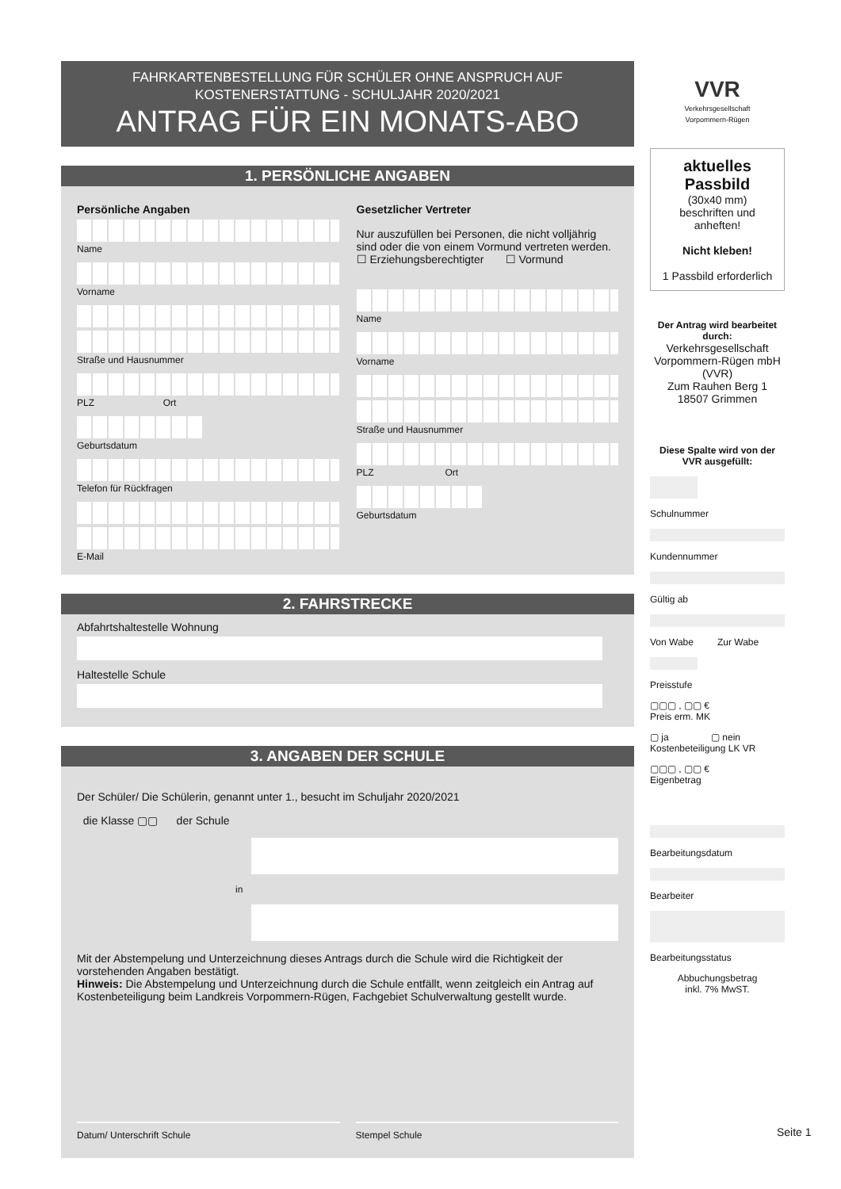FAHRKARTENBESTELLUNG FÜR SCHÜLER OHNE ANSPRUCH AUF
KOSTENERSTATTUNG - SCHULJAHR 2020/2021
ANTRAG FÜR EIN MONATS-ABO
1. PERSÖNLICHE ANGABEN
Persönliche Angaben
Name
Vorname
Straße und Hausnummer
PLZ Ort
Geburtsdatum
Telefon für Rückfragen
E-Mail
Gesetzlicher Vertreter
Nur auszufüllen bei Personen, die nicht volljährig sind oder die von einem Vormund vertreten werden.
☐ Erziehungsberechtigter ☐ Vormund
Name
Vorname
Straße und Hausnummer
PLZ Ort
Geburtsdatum
2. FAHRSTRECKE
Abfahrtshaltestelle Wohnung
Haltestelle Schule
3. ANGABEN DER SCHULE
Der Schüler/ Die Schülerin, genannt unter 1., besucht im Schuljahr 2020/2021
die Klasse ▢▢ der Schule
in
Mit der Abstempelung und Unterzeichnung dieses Antrags durch die Schule wird die Richtigkeit der vorstehenden Angaben bestätigt.
Hinweis: Die Abstempelung und Unterzeichnung durch die Schule entfällt, wenn zeitgleich ein Antrag auf Kostenbeteiligung beim Landkreis Vorpommern-Rügen, Fachgebiet Schulverwaltung gestellt wurde.
Datum/ Unterschrift Schule Stempel Schule
VVR
Verkehrsgesellschaft
Vorpommern-Rügen
aktuelles Passbild
(30x40 mm)
beschriften und anheften!
Nicht kleben!
1 Passbild erforderlich
Der Antrag wird bearbeitet durch:
Verkehrsgesellschaft Vorpommern-Rügen mbH (VVR)
Zum Rauhen Berg 1
18507 Grimmen
Diese Spalte wird von der VVR ausgefüllt:
Schulnummer
Kundennummer
Gültig ab
Von Wabe Zur Wabe
Preisstufe
▢▢▢ , ▢▢ €
Preis erm. MK
▢ ja ▢ nein
Kostenbeteiligung LK VR
▢▢▢ , ▢▢ €
Eigenbetrag
Bearbeitungsdatum
Bearbeiter
Bearbeitungsstatus
Abbuchungsbetrag
inkl. 7% MwST.
Seite 1